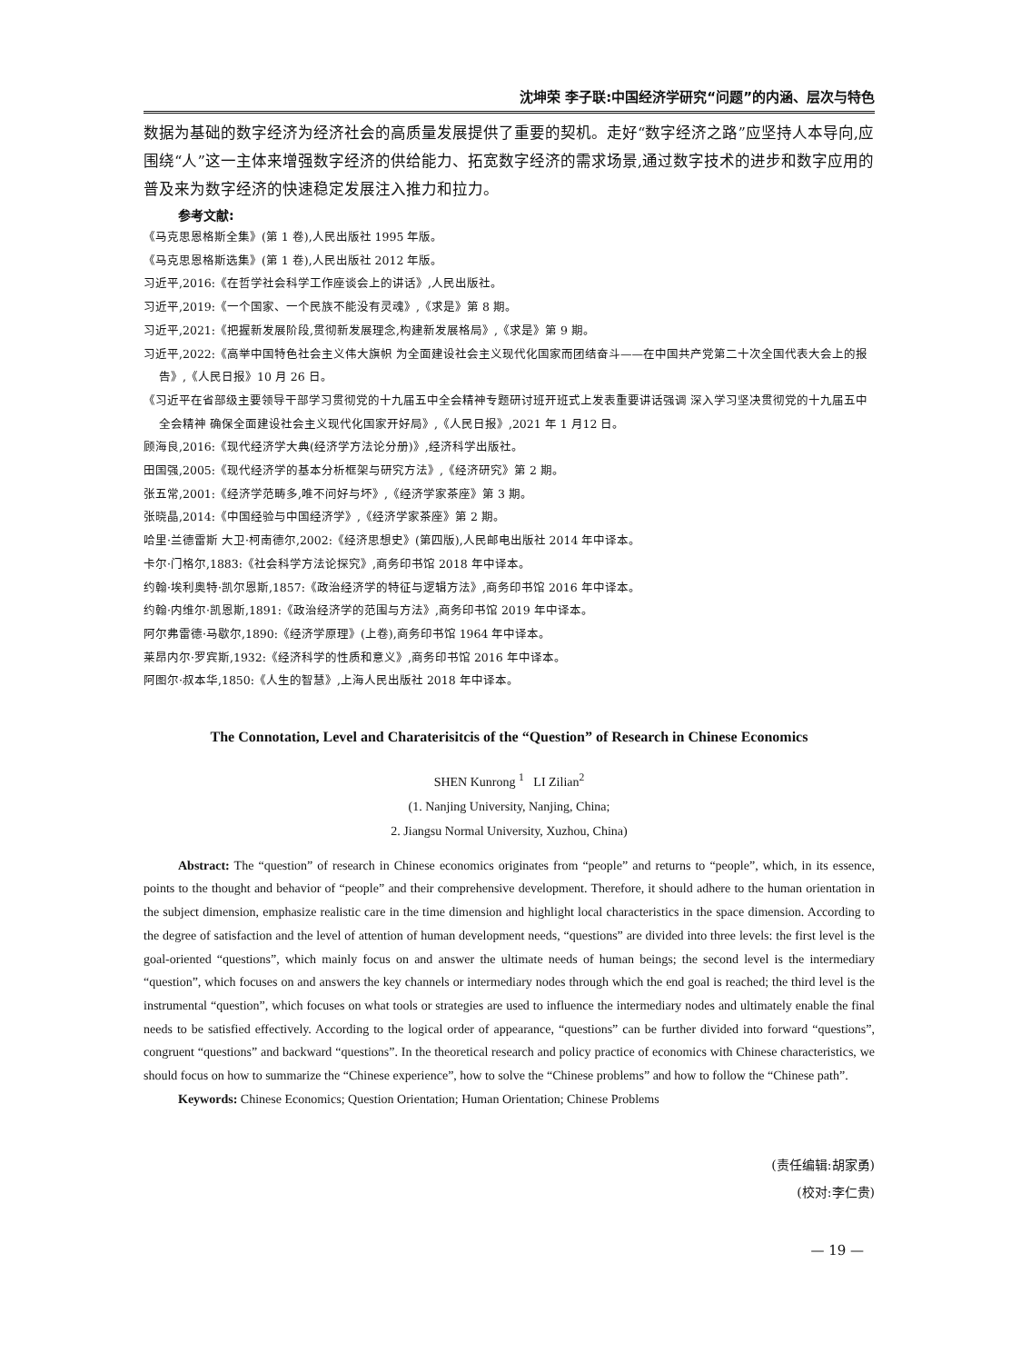沈坤荣 李子联:中国经济学研究“问题”的内涵、层次与特色
数据为基础的数字经济为经济社会的高质量发展提供了重要的契机。走好“数字经济之路”应坚持人本导向,应围绕“人”这一主体来增强数字经济的供给能力、拓宽数字经济的需求场景,通过数字技术的进步和数字应用的普及来为数字经济的快速稳定发展注入推力和拉力。
参考文献:
《马克思恩格斯全集》(第 1 卷),人民出版社 1995 年版。
《马克思恩格斯选集》(第 1 卷),人民出版社 2012 年版。
习近平,2016:《在哲学社会科学工作座谈会上的讲话》,人民出版社。
习近平,2019:《一个国家、一个民族不能没有灵魂》,《求是》第 8 期。
习近平,2021:《把握新发展阶段,贯彻新发展理念,构建新发展格局》,《求是》第 9 期。
习近平,2022:《高举中国特色社会主义伟大旗帜 为全面建设社会主义现代化国家而团结奋斗——在中国共产党第二十次全国代表大会上的报告》,《人民日报》10 月 26 日。
《习近平在省部级主要领导干部学习贯彻党的十九届五中全会精神专题研讨班开班式上发表重要讲话强调 深入学习坚决贯彻党的十九届五中全会精神 确保全面建设社会主义现代化国家开好局》,《人民日报》,2021 年 1 月12 日。
顾海良,2016:《现代经济学大典(经济学方法论分册)》,经济科学出版社。
田国强,2005:《现代经济学的基本分析框架与研究方法》,《经济研究》第 2 期。
张五常,2001:《经济学范畴多,唯不问好与坏》,《经济学家茶座》第 3 期。
张晓晶,2014:《中国经验与中国经济学》,《经济学家茶座》第 2 期。
哈里·兰德雷斯 大卫·柯南德尔,2002:《经济思想史》(第四版),人民邮电出版社 2014 年中译本。
卡尔·门格尔,1883:《社会科学方法论探究》,商务印书馆 2018 年中译本。
约翰·埃利奥特·凯尔恩斯,1857:《政治经济学的特征与逻辑方法》,商务印书馆 2016 年中译本。
约翰·内维尔·凯恩斯,1891:《政治经济学的范围与方法》,商务印书馆 2019 年中译本。
阿尔弗雷德·马歇尔,1890:《经济学原理》(上卷),商务印书馆 1964 年中译本。
莱昂内尔·罗宾斯,1932:《经济科学的性质和意义》,商务印书馆 2016 年中译本。
阿图尔·叔本华,1850:《人生的智慧》,上海人民出版社 2018 年中译本。
The Connotation, Level and Charaterisitcis of the “Question” of Research in Chinese Economics
SHEN Kunrong <sup>1</sup> LI Zilian<sup>2</sup>
(1. Nanjing University, Nanjing, China;
2. Jiangsu Normal University, Xuzhou, China)
Abstract: The “question” of research in Chinese economics originates from “people” and returns to “people”, which, in its essence, points to the thought and behavior of “people” and their comprehensive development. Therefore, it should adhere to the human orientation in the subject dimension, emphasize realistic care in the time dimension and highlight local characteristics in the space dimension. According to the degree of satisfaction and the level of attention of human development needs, “questions” are divided into three levels: the first level is the goal-oriented “questions”, which mainly focus on and answer the ultimate needs of human beings; the second level is the intermediary “question”, which focuses on and answers the key channels or intermediary nodes through which the end goal is reached; the third level is the instrumental “question”, which focuses on what tools or strategies are used to influence the intermediary nodes and ultimately enable the final needs to be satisfied effectively. According to the logical order of appearance, “questions” can be further divided into forward “questions”, congruent “questions” and backward “questions”. In the theoretical research and policy practice of economics with Chinese characteristics, we should focus on how to summarize the “Chinese experience”, how to solve the “Chinese problems” and how to follow the “Chinese path”.
Keywords: Chinese Economics; Question Orientation; Human Orientation; Chinese Problems
(责任编辑:胡家勇)
(校对:李仁贵)
— 19 —